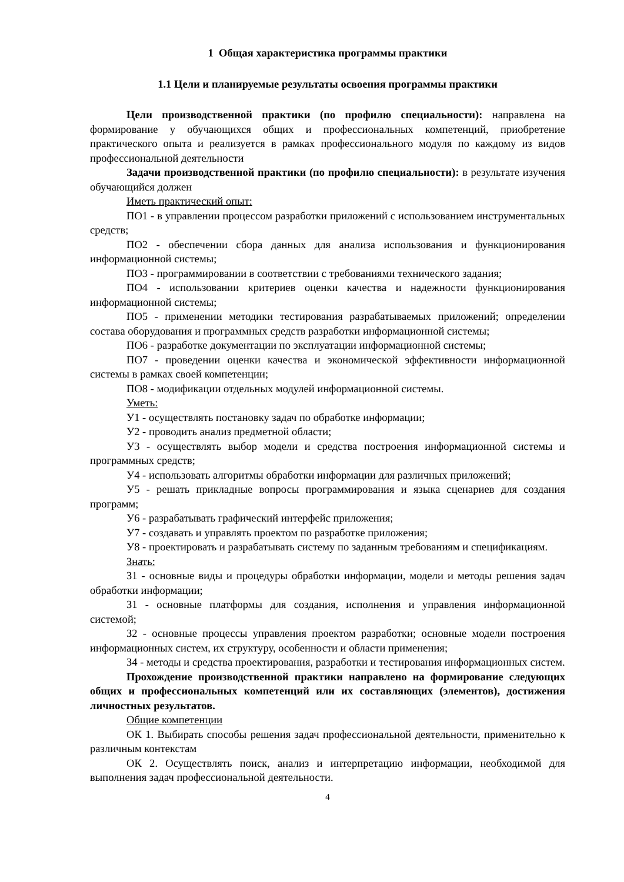1 Общая характеристика программы практики
1.1 Цели и планируемые результаты освоения программы практики
Цели производственной практики (по профилю специальности): направлена на формирование у обучающихся общих и профессиональных компетенций, приобретение практического опыта и реализуется в рамках профессионального модуля по каждому из видов профессиональной деятельности
Задачи производственной практики (по профилю специальности): в результате изучения обучающийся должен
Иметь практический опыт:
ПО1 - в управлении процессом разработки приложений с использованием инструментальных средств;
ПО2 - обеспечении сбора данных для анализа использования и функционирования информационной системы;
ПО3 - программировании в соответствии с требованиями технического задания;
ПО4 - использовании критериев оценки качества и надежности функционирования информационной системы;
ПО5 - применении методики тестирования разрабатываемых приложений; определении состава оборудования и программных средств разработки информационной системы;
ПО6 - разработке документации по эксплуатации информационной системы;
ПО7 - проведении оценки качества и экономической эффективности информационной системы в рамках своей компетенции;
ПО8 - модификации отдельных модулей информационной системы.
Уметь:
У1 - осуществлять постановку задач по обработке информации;
У2 - проводить анализ предметной области;
У3 - осуществлять выбор модели и средства построения информационной системы и программных средств;
У4 - использовать алгоритмы обработки информации для различных приложений;
У5 - решать прикладные вопросы программирования и языка сценариев для создания программ;
У6 - разрабатывать графический интерфейс приложения;
У7 - создавать и управлять проектом по разработке приложения;
У8 - проектировать и разрабатывать систему по заданным требованиям и спецификациям.
Знать:
З1 - основные виды и процедуры обработки информации, модели и методы решения задач обработки информации;
З1 - основные платформы для создания, исполнения и управления информационной системой;
З2 - основные процессы управления проектом разработки; основные модели построения информационных систем, их структуру, особенности и области применения;
З4 - методы и средства проектирования, разработки и тестирования информационных систем.
Прохождение производственной практики направлено на формирование следующих общих и профессиональных компетенций или их составляющих (элементов), достижения личностных результатов.
Общие компетенции
ОК 1. Выбирать способы решения задач профессиональной деятельности, применительно к различным контекстам
ОК 2. Осуществлять поиск, анализ и интерпретацию информации, необходимой для выполнения задач профессиональной деятельности.
4